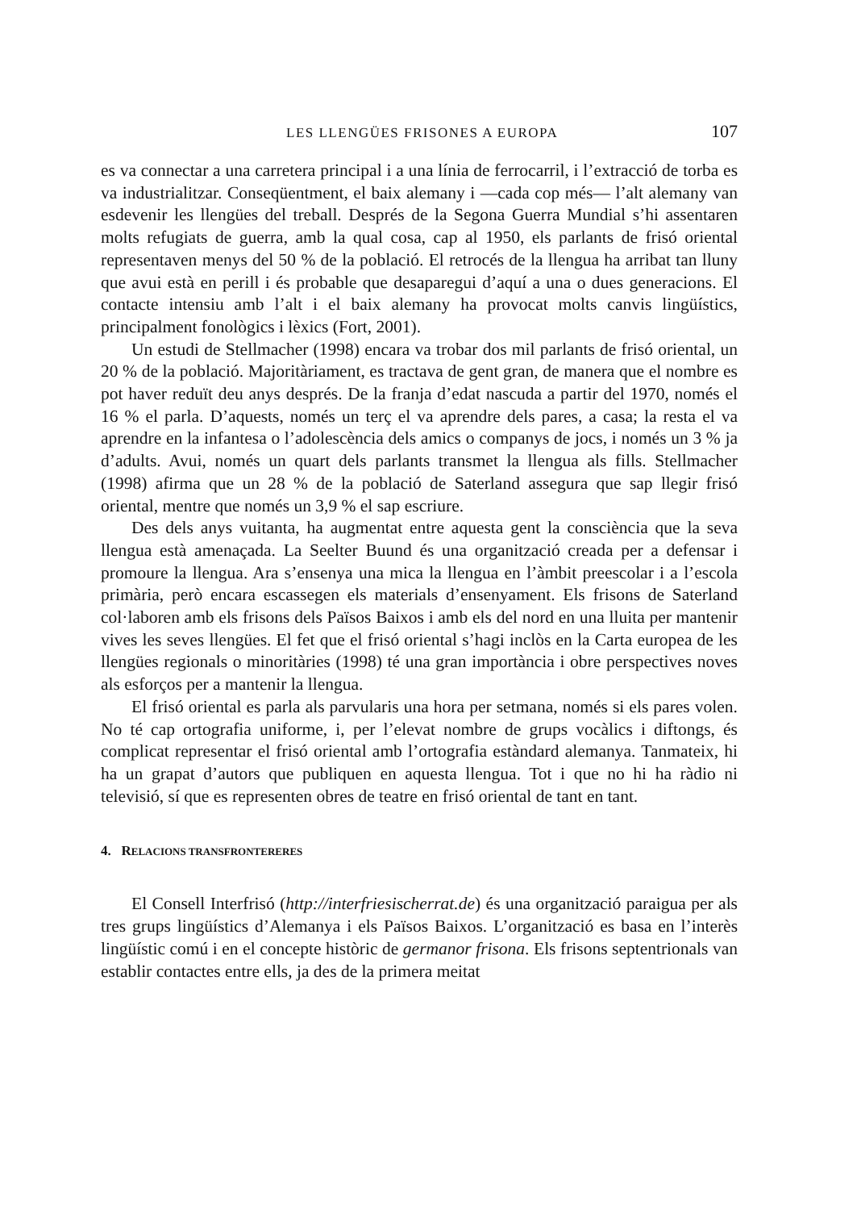LES LLENGÜES FRISONES A EUROPA 107
es va connectar a una carretera principal i a una línia de ferrocarril, i l’extracció de torba es va industrialitzar. Conseqüentment, el baix alemany i —cada cop més— l’alt alemany van esdevenir les llengües del treball. Després de la Segona Guerra Mundial s’hi assentaren molts refugiats de guerra, amb la qual cosa, cap al 1950, els parlants de frisó oriental representaven menys del 50 % de la població. El retrocés de la llengua ha arribat tan lluny que avui està en perill i és probable que desaparegui d’aquí a una o dues generacions. El contacte intensiu amb l’alt i el baix alemany ha provocat molts canvis lingüístics, principalment fonològics i lèxics (Fort, 2001).
Un estudi de Stellmacher (1998) encara va trobar dos mil parlants de frisó oriental, un 20 % de la població. Majoritàriament, es tractava de gent gran, de manera que el nombre es pot haver reduït deu anys després. De la franja d’edat nascuda a partir del 1970, només el 16 % el parla. D’aquests, només un terç el va aprendre dels pares, a casa; la resta el va aprendre en la infantesa o l’adolescència dels amics o companys de jocs, i només un 3 % ja d’adults. Avui, només un quart dels parlants transmet la llengua als fills. Stellmacher (1998) afirma que un 28 % de la població de Saterland assegura que sap llegir frisó oriental, mentre que només un 3,9 % el sap escriure.
Des dels anys vuitanta, ha augmentat entre aquesta gent la consciència que la seva llengua està amenaçada. La Seelter Buund és una organització creada per a defensar i promoure la llengua. Ara s’ensenya una mica la llengua en l’àmbit preescolar i a l’escola primària, però encara escassegen els materials d’ensenyament. Els frisons de Saterland col·laboren amb els frisons dels Països Baixos i amb els del nord en una lluita per mantenir vives les seves llengües. El fet que el frisó oriental s’hagi inclòs en la Carta europea de les llengües regionals o minoritàries (1998) té una gran importància i obre perspectives noves als esforços per a mantenir la llengua.
El frisó oriental es parla als parvularis una hora per setmana, només si els pares volen. No té cap ortografia uniforme, i, per l’elevat nombre de grups vocàlics i diftongs, és complicat representar el frisó oriental amb l’ortografia estàndard alemanya. Tanmateix, hi ha un grapat d’autors que publiquen en aquesta llengua. Tot i que no hi ha ràdio ni televisió, sí que es representen obres de teatre en frisó oriental de tant en tant.
4. RELACIONS TRANSFRONTERERES
El Consell Interfrisó (http://interfriesischerrat.de) és una organització paraigua per als tres grups lingüístics d’Alemanya i els Països Baixos. L’organització es basa en l’interès lingüístic comú i en el concepte històric de germanor frisona. Els frisons septentrionals van establir contactes entre ells, ja des de la primera meitat